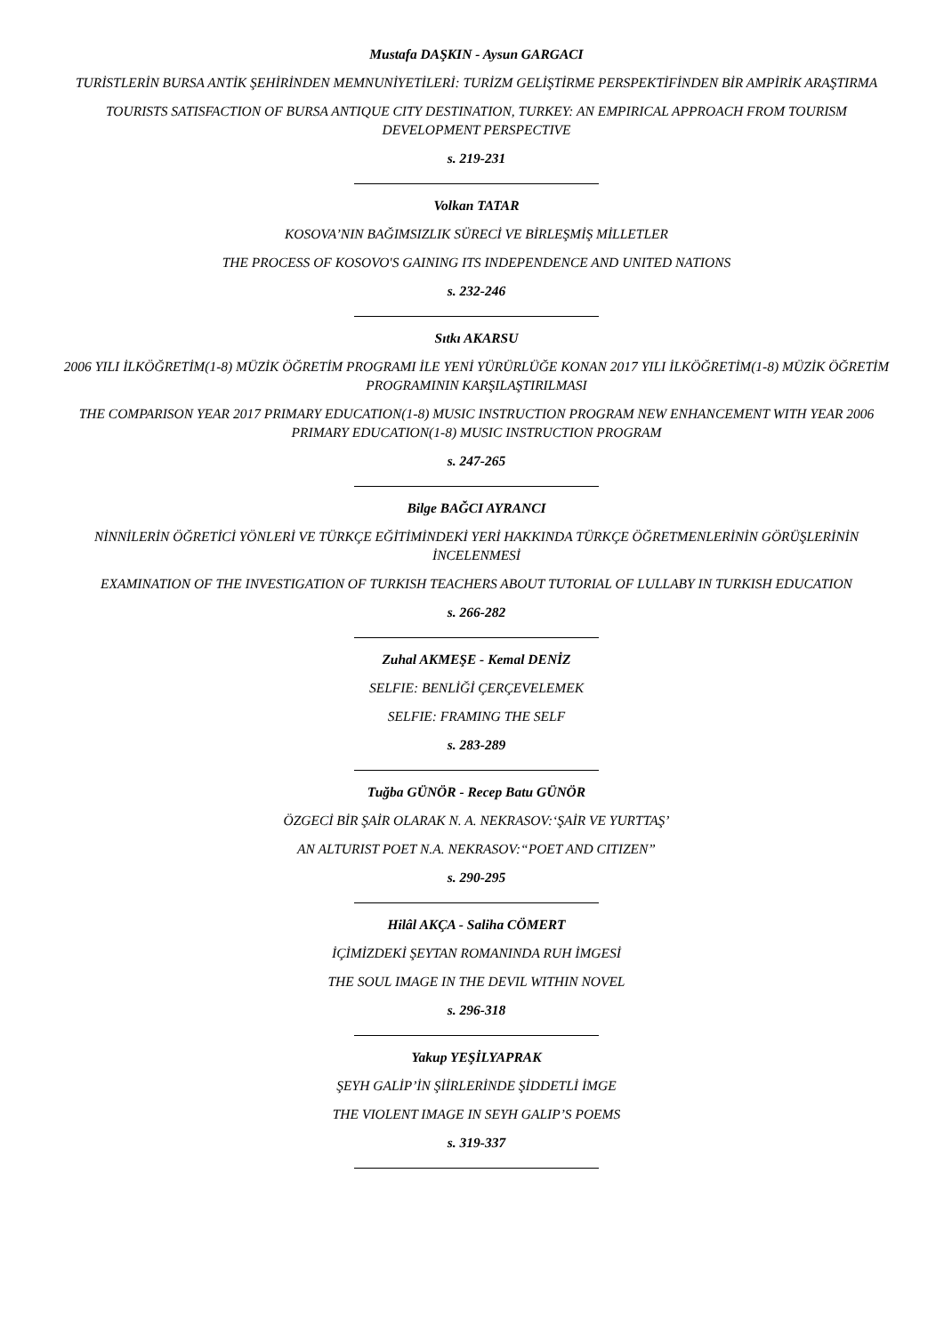Mustafa DAŞKIN - Aysun GARGACI
TURİSTLERİN BURSA ANTİK ŞEHİRİNDEN MEMNUNİYETİLERİ: TURİZM GELİŞTİRME PERSPEKTİFİNDEN BİR AMPİRİK ARAŞTIRMA
TOURISTS SATISFACTION OF BURSA ANTIQUE CITY DESTINATION, TURKEY: AN EMPIRICAL APPROACH FROM TOURISM DEVELOPMENT PERSPECTIVE
s. 219-231
Volkan TATAR
KOSOVA’NIN BAĞIMSIZLIK SÜRECİ VE BİRLEŞMİŞ MİLLETLER
THE PROCESS OF KOSOVO'S GAINING ITS INDEPENDENCE AND UNITED NATIONS
s. 232-246
Sıtkı AKARSU
2006 YILI İLKÖĞRETİM(1-8) MÜZİK ÖĞRETİM PROGRAMI İLE YENİ YÜRÜRLÜĞE KONAN 2017 YILI İLKÖĞRETİM(1-8) MÜZİK ÖĞRETİM PROGRAMININ KARŞILAŞTIRILMASI
THE COMPARISON YEAR 2017 PRIMARY EDUCATION(1-8) MUSIC INSTRUCTION PROGRAM NEW ENHANCEMENT WITH YEAR 2006 PRIMARY EDUCATION(1-8) MUSIC INSTRUCTION PROGRAM
s. 247-265
Bilge BAĞCI AYRANCI
NİNNİLERİN ÖĞRETİCİ YÖNLERİ VE TÜRKÇE EĞİTİMİNDEKİ YERİ HAKKINDA TÜRKÇE ÖĞRETMENLERİNİN GÖRÜŞLERİNİN İNCELENMESİ
EXAMINATION OF THE INVESTIGATION OF TURKISH TEACHERS ABOUT TUTORIAL OF LULLABY IN TURKISH EDUCATION
s. 266-282
Zuhal AKMEŞE - Kemal DENİZ
SELFIE: BENLİĞİ ÇERÇEVELEMEK
SELFIE: FRAMING THE SELF
s. 283-289
Tuğba GÜNÖR - Recep Batu GÜNÖR
ÖZGECİ BİR ŞAİR OLARAK N. A. NEKRASOV:‘ŞAİR VE YURTTAŞ’
AN ALTURIST POET N.A. NEKRASOV:“POET AND CITIZEN”
s. 290-295
Hilâl AKÇA - Saliha CÖMERT
İÇİMİZDEKİ ŞEYTAN ROMANINDA RUH İMGESİ
THE SOUL IMAGE IN THE DEVIL WITHIN NOVEL
s. 296-318
Yakup YEŞİLYAPRAK
ŞEYH GALİP’İN ŞİİRLERİNDE ŞİDDETLİ İMGE
THE VIOLENT IMAGE IN SEYH GALIP’S POEMS
s. 319-337